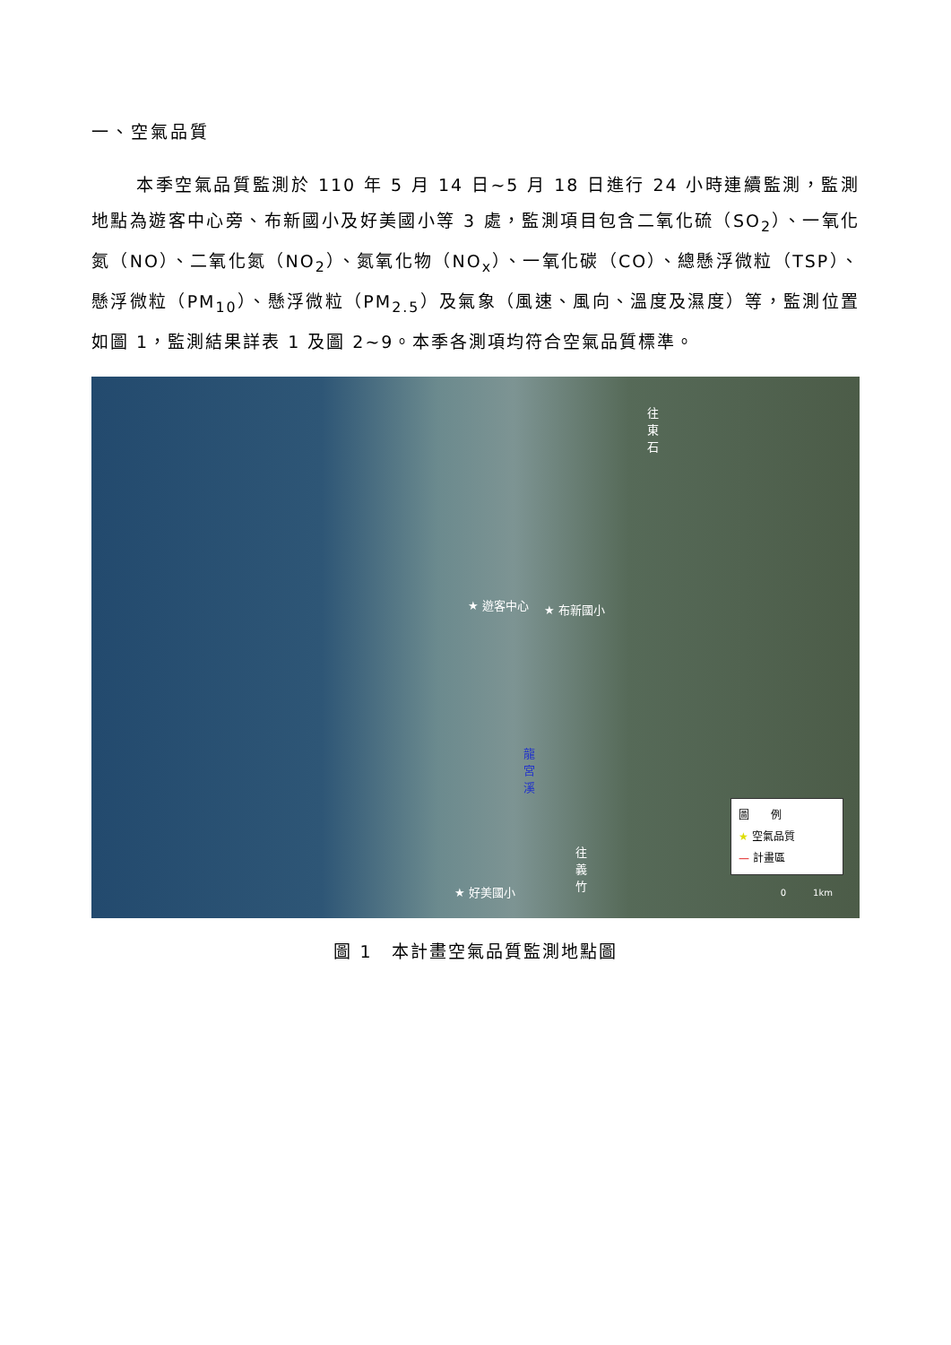一、空氣品質
本季空氣品質監測於 110 年 5 月 14 日~5 月 18 日進行 24 小時連續監測，監測地點為遊客中心旁、布新國小及好美國小等 3 處，監測項目包含二氧化硫（SO<sub>2</sub>）、一氧化氮（NO）、二氧化氮（NO<sub>2</sub>）、氮氧化物（NO<sub>x</sub>）、一氧化碳（CO）、總懸浮微粒（TSP）、懸浮微粒（PM<sub>10</sub>）、懸浮微粒（PM<sub>2.5</sub>）及氣象（風速、風向、溫度及濕度）等，監測位置如圖 1，監測結果詳表 1 及圖 2~9。本季各測項均符合空氣品質標準。
往東石
★ 遊客中心 ★ 布新國小
龍宮溪
往義竹
★ 好美國小
圖　　例
★ 空氣品質
— 計畫區
0　　　1km
圖 1　本計畫空氣品質監測地點圖